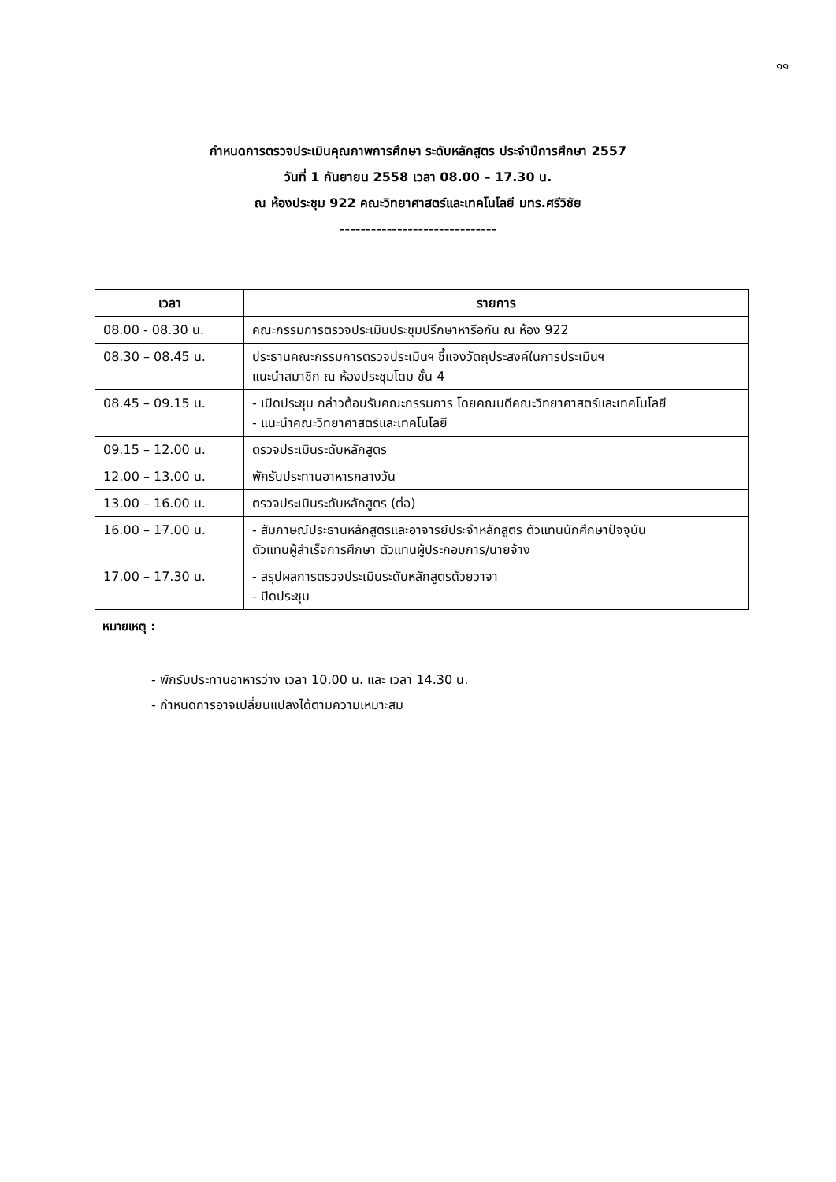๑๑
กำหนดการตรวจประเมินคุณภาพการศึกษา ระดับหลักสูตร ประจำปีการศึกษา 2557
วันที่ 1 กันยายน 2558 เวลา 08.00 – 17.30 น.
ณ ห้องประชุม 922 คณะวิทยาศาสตร์และเทคโนโลยี มทร.ศรีวิชัย
------------------------------
| เวลา | รายการ |
| --- | --- |
| 08.00 - 08.30 น. | คณะกรรมการตรวจประเมินประชุมปรึกษาหารือกัน ณ ห้อง 922 |
| 08.30 – 08.45 น. | ประธานคณะกรรมการตรวจประเมินฯ ชี้แจงวัตถุประสงค์ในการประเมินฯ แนะนำสมาชิก ณ ห้องประชุมโดม ชั้น 4 |
| 08.45 – 09.15 น. | - เปิดประชุม กล่าวต้อนรับคณะกรรมการ โดยคณบดีคณะวิทยาศาสตร์และเทคโนโลยี - แนะนำคณะวิทยาศาสตร์และเทคโนโลยี |
| 09.15 – 12.00 น. | ตรวจประเมินระดับหลักสูตร |
| 12.00 – 13.00 น. | พักรับประทานอาหารกลางวัน |
| 13.00 – 16.00 น. | ตรวจประเมินระดับหลักสูตร (ต่อ) |
| 16.00 – 17.00 น. | - สัมภาษณ์ประธานหลักสูตรและอาจารย์ประจำหลักสูตร ตัวแทนนักศึกษาปัจจุบัน ตัวแทนผู้สำเร็จการศึกษา ตัวแทนผู้ประกอบการ/นายจ้าง |
| 17.00 – 17.30 น. | - สรุปผลการตรวจประเมินระดับหลักสูตรด้วยวาจา - ปิดประชุม |
หมายเหตุ :
- พักรับประทานอาหารว่าง เวลา 10.00 น. และ เวลา 14.30 น.
- กำหนดการอาจเปลี่ยนแปลงได้ตามความเหมาะสม